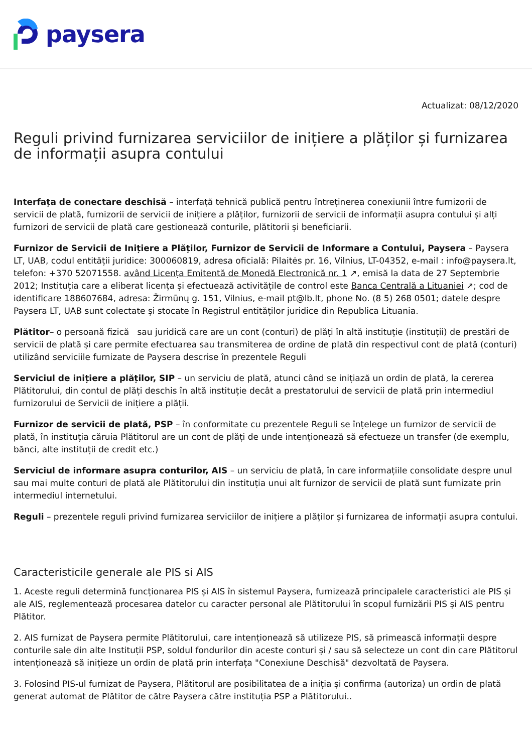paysera
Actualizat: 08/12/2020
Reguli privind furnizarea serviciilor de inițiere a plăților și furnizarea de informații asupra contului
Interfața de conectare deschisă – interfață tehnică publică pentru întreținerea conexiunii între furnizorii de servicii de plată, furnizorii de servicii de inițiere a plăților, furnizorii de servicii de informații asupra contului și alți furnizori de servicii de plată care gestionează conturile, plătitorii și beneficiarii.
Furnizor de Servicii de Inițiere a Plăților, Furnizor de Servicii de Informare a Contului, Paysera – Paysera LT, UAB, codul entității juridice: 300060819, adresa oficială: Pilaitės pr. 16, Vilnius, LT-04352, e-mail : info@paysera.lt, telefon: +370 52071558. având Licența Emitentă de Monedă Electronică nr. 1 ↗, emisă la data de 27 Septembrie 2012; Instituția care a eliberat licența și efectuează activitățile de control este Banca Centrală a Lituaniei ↗; cod de identificare 188607684, adresa: Žirmūnų g. 151, Vilnius, e-mail pt@lb.lt, phone No. (8 5) 268 0501; datele despre Paysera LT, UAB sunt colectate și stocate în Registrul entităților juridice din Republica Lituania.
Plătitor– o persoană fizică sau juridică care are un cont (conturi) de plăți în altă instituție (instituții) de prestări de servicii de plată și care permite efectuarea sau transmiterea de ordine de plată din respectivul cont de plată (conturi) utilizând serviciile furnizate de Paysera descrise în prezentele Reguli
Serviciul de inițiere a plăților, SIP – un serviciu de plată, atunci când se inițiază un ordin de plată, la cererea Plătitorului, din contul de plăți deschis în altă instituție decât a prestatorului de servicii de plată prin intermediul furnizorului de Servicii de inițiere a plății.
Furnizor de servicii de plată, PSP – în conformitate cu prezentele Reguli se înțelege un furnizor de servicii de plată, în instituția căruia Plătitorul are un cont de plăți de unde intenționează să efectueze un transfer (de exemplu, bănci, alte instituții de credit etc.)
Serviciul de informare asupra conturilor, AIS – un serviciu de plată, în care informațiile consolidate despre unul sau mai multe conturi de plată ale Plătitorului din instituția unui alt furnizor de servicii de plată sunt furnizate prin intermediul internetului.
Reguli – prezentele reguli privind furnizarea serviciilor de inițiere a plăților și furnizarea de informații asupra contului.
Caracteristicile generale ale PIS si AIS
1. Aceste reguli determină funcționarea PIS și AIS în sistemul Paysera, furnizează principalele caracteristici ale PIS și ale AIS, reglementează procesarea datelor cu caracter personal ale Plătitorului în scopul furnizării PIS și AIS pentru Plătitor.
2. AIS furnizat de Paysera permite Plătitorului, care intenționează să utilizeze PIS, să primească informații despre conturile sale din alte Instituții PSP, soldul fondurilor din aceste conturi și / sau să selecteze un cont din care Plătitorul intenționează să inițieze un ordin de plată prin interfața "Conexiune Deschisă" dezvoltată de Paysera.
3. Folosind PIS-ul furnizat de Paysera, Plătitorul are posibilitatea de a iniția și confirma (autoriza) un ordin de plată generat automat de Plătitor de către Paysera către instituția PSP a Plătitorului..